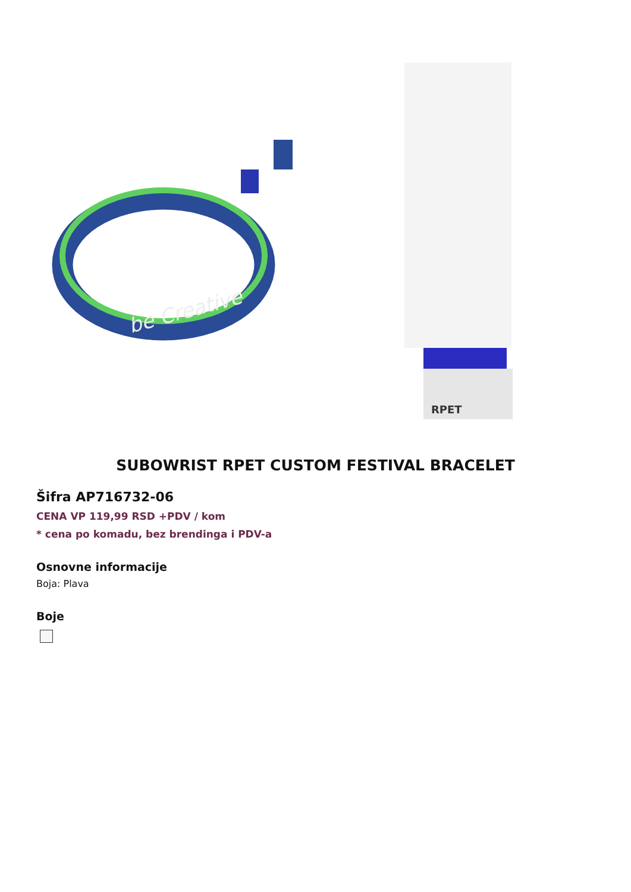be Creative
RPET
SUBOWRIST RPET CUSTOM FESTIVAL BRACELET
Šifra AP716732-06
CENA VP 119,99 RSD +PDV / kom
* cena po komadu, bez brendinga i PDV-a
Osnovne informacije
Boja: Plava
Boje